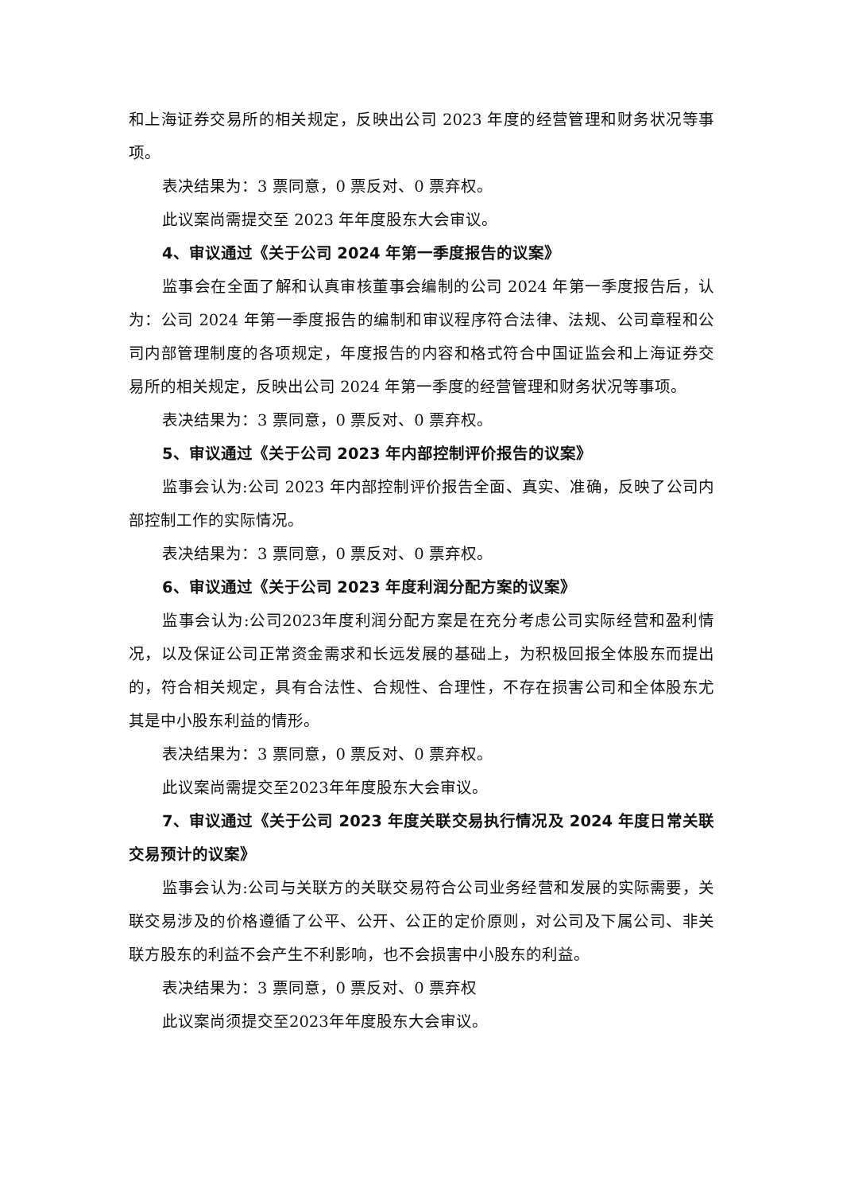和上海证券交易所的相关规定，反映出公司 2023 年度的经营管理和财务状况等事项。
表决结果为：3 票同意，0 票反对、0 票弃权。
此议案尚需提交至 2023 年年度股东大会审议。
4、审议通过《关于公司 2024 年第一季度报告的议案》
监事会在全面了解和认真审核董事会编制的公司 2024 年第一季度报告后，认为：公司 2024 年第一季度报告的编制和审议程序符合法律、法规、公司章程和公司内部管理制度的各项规定，年度报告的内容和格式符合中国证监会和上海证券交易所的相关规定，反映出公司 2024 年第一季度的经营管理和财务状况等事项。
表决结果为：3 票同意，0 票反对、0 票弃权。
5、审议通过《关于公司 2023 年内部控制评价报告的议案》
监事会认为:公司 2023 年内部控制评价报告全面、真实、准确，反映了公司内部控制工作的实际情况。
表决结果为：3 票同意，0 票反对、0 票弃权。
6、审议通过《关于公司 2023 年度利润分配方案的议案》
监事会认为:公司2023年度利润分配方案是在充分考虑公司实际经营和盈利情况，以及保证公司正常资金需求和长远发展的基础上，为积极回报全体股东而提出的，符合相关规定，具有合法性、合规性、合理性，不存在损害公司和全体股东尤其是中小股东利益的情形。
表决结果为：3 票同意，0 票反对、0 票弃权。
此议案尚需提交至2023年年度股东大会审议。
7、审议通过《关于公司 2023 年度关联交易执行情况及 2024 年度日常关联交易预计的议案》
监事会认为:公司与关联方的关联交易符合公司业务经营和发展的实际需要，关联交易涉及的价格遵循了公平、公开、公正的定价原则，对公司及下属公司、非关联方股东的利益不会产生不利影响，也不会损害中小股东的利益。
表决结果为：3 票同意，0 票反对、0 票弃权
此议案尚须提交至2023年年度股东大会审议。